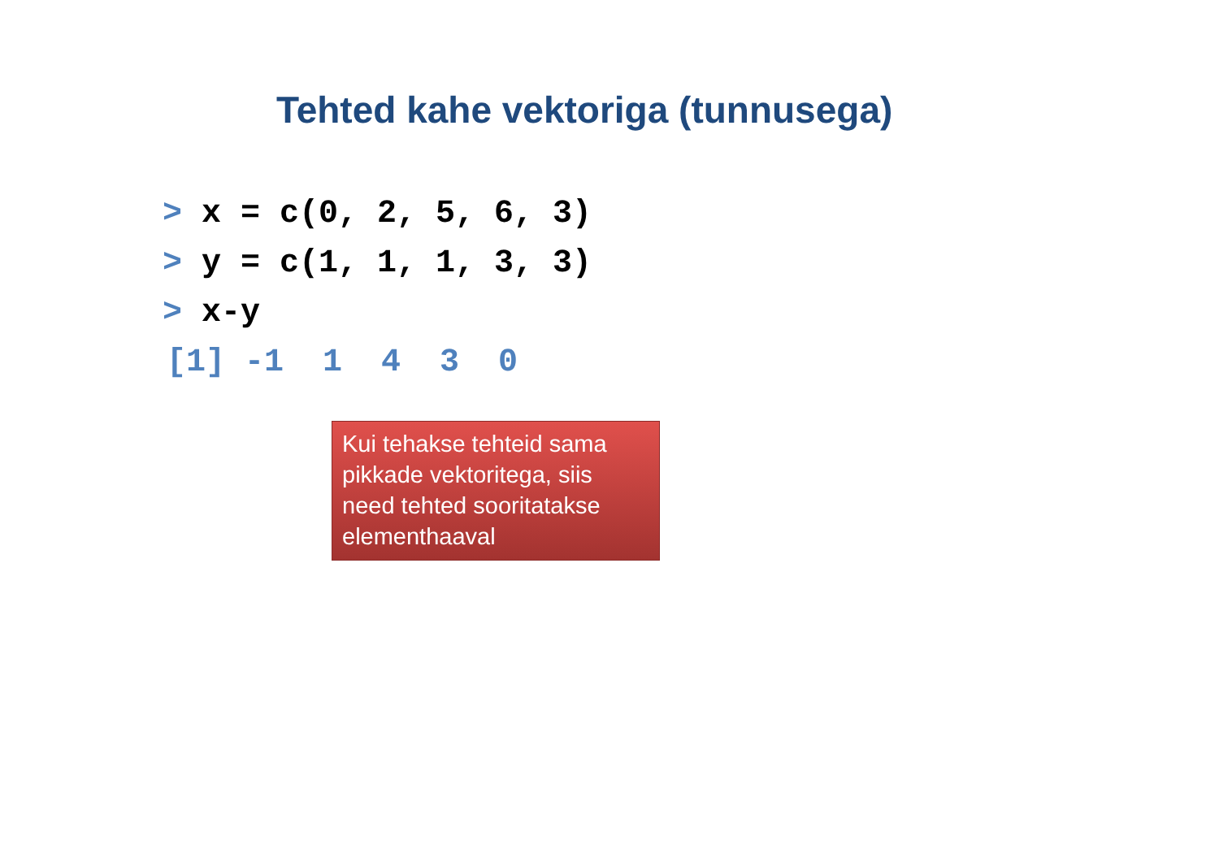Tehted kahe vektoriga (tunnusega)
> x = c(0, 2, 5, 6, 3)
> y = c(1, 1, 1, 3, 3)
> x-y
[1] -1 1 4 3 0
Kui tehakse tehteid sama pikkade vektoritega, siis need tehted sooritatakse elementhaaval